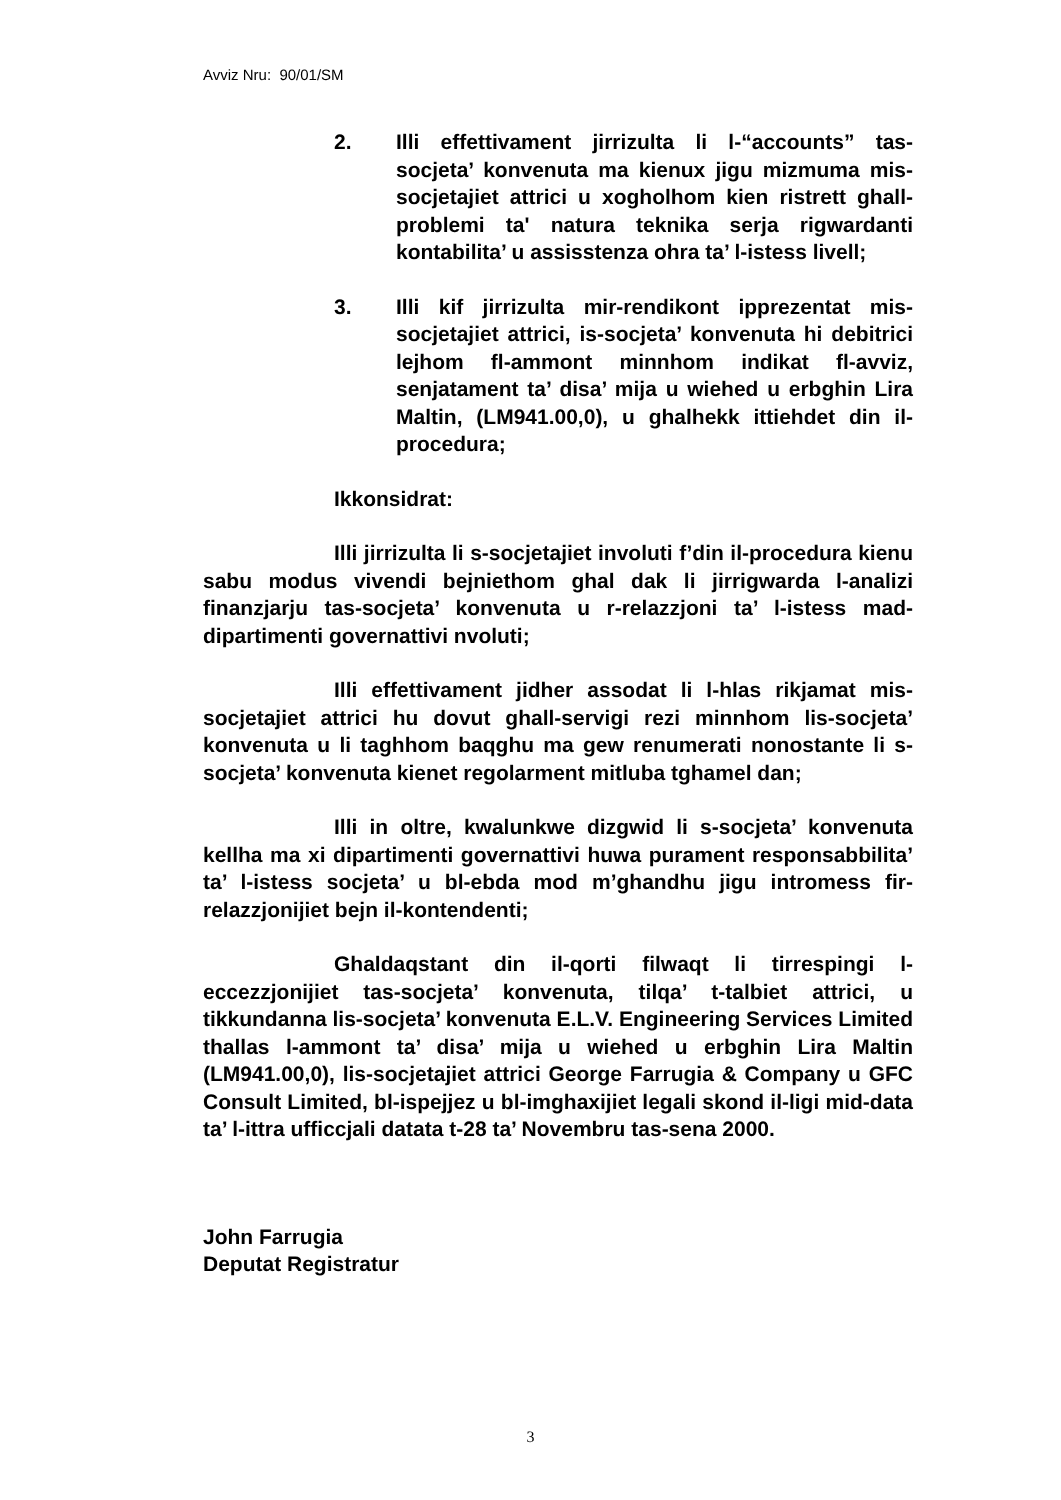Avviz Nru: 90/01/SM
2. Illi effettivament jirrizulta li l-“accounts” tas-socjeta’ konvenuta ma kienux jigu mizmuma mis-socjetajiet attrici u xogholhom kien ristrett ghall-problemi ta' natura teknika serja rigwardanti kontabilita’ u assisstenza ohra ta’ l-istess livell;
3. Illi kif jirrizulta mir-rendikont ipprezentat mis-socjetajiet attrici, is-socjeta’ konvenuta hi debitrici lejhom fl-ammont minnhom indikat fl-avviz, senjatament ta’ disa’ mija u wiehed u erbghin Lira Maltin, (LM941.00,0), u ghalhekk ittiehdet din il-procedura;
Ikkonsidrat:
Illi jirrizulta li s-socjetajiet involuti f’din il-procedura kienu sabu modus vivendi bejniethom ghal dak li jirrigwarda l-analizi finanzjarju tas-socjeta’ konvenuta u r-relazzjoni ta’ l-istess mad-dipartimenti governattivi nvoluti;
Illi effettivament jidher assodat li l-hlas rikjamat mis-socjetajiet attrici hu dovut ghall-servigi rezi minnhom lis-socjeta’ konvenuta u li taghhom baqghu ma gew renumerati nonostante li s-socjeta’ konvenuta kienet regolarment mitluba tghamel dan;
Illi in oltre, kwalunkwe dizgwid li s-socjeta’ konvenuta kellha ma xi dipartimenti governattivi huwa purament responsabbilita’ ta’ l-istess socjeta’ u bl-ebda mod m’ghandhu jigu intromess fir-relazzjonijiet bejn il-kontendenti;
Ghaldaqstant din il-qorti filwaqt li tirrespingi l-eccezzjonijiet tas-socjeta’ konvenuta, tilqa’ t-talbiet attrici, u tikkundanna lis-socjeta’ konvenuta E.L.V. Engineering Services Limited thallas l-ammont ta’ disa’ mija u wiehed u erbghin Lira Maltin (LM941.00,0), lis-socjetajiet attrici George Farrugia & Company u GFC Consult Limited, bl-ispejjez u bl-imghaxijiet legali skond il-ligi mid-data ta’ l-ittra ufficcjali datata t-28 ta’ Novembru tas-sena 2000.
John Farrugia
Deputat Registratur
3